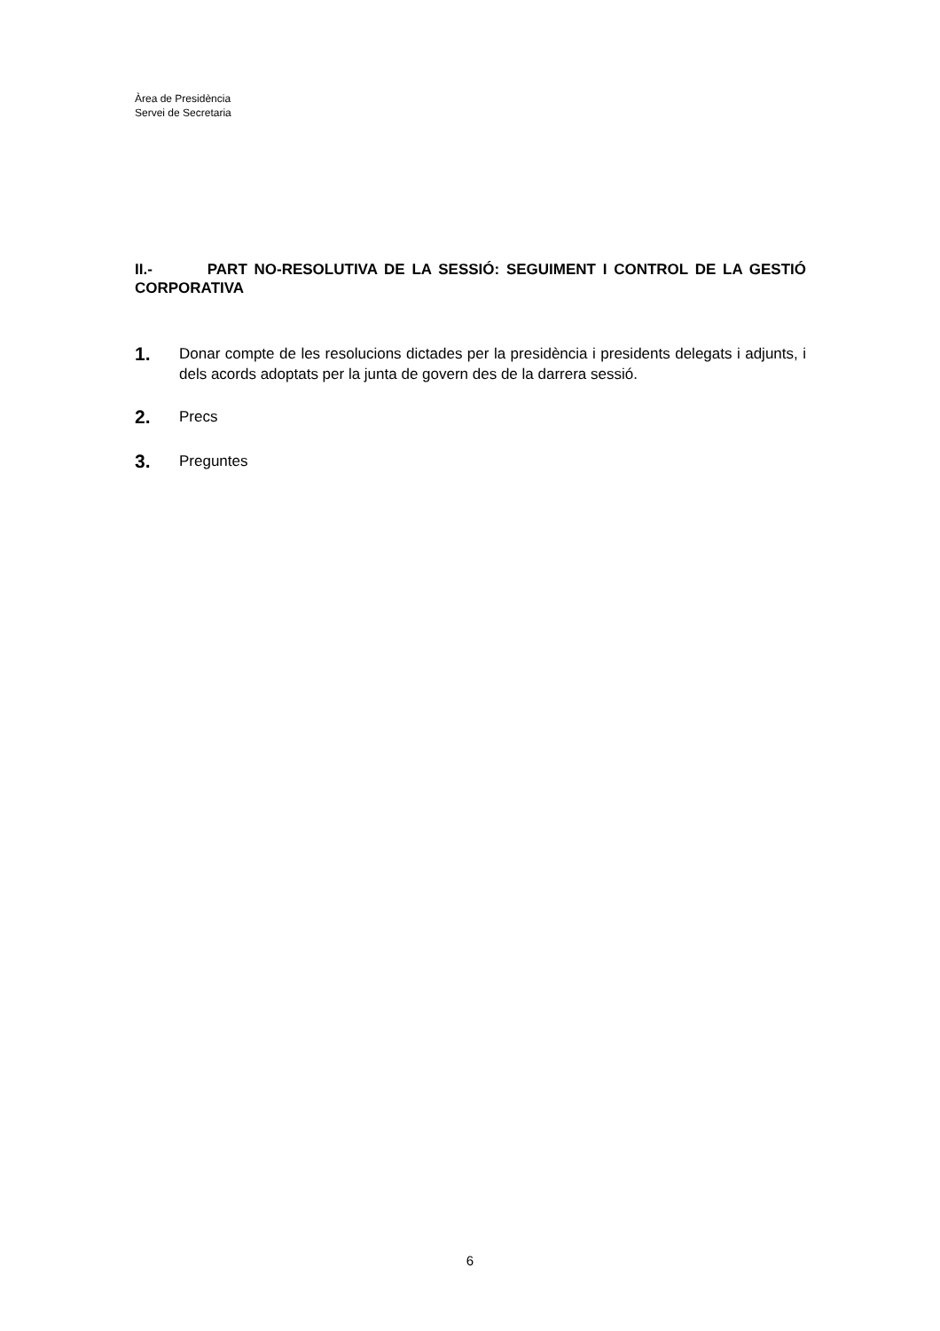Àrea de Presidència
Servei de Secretaria
II.- PART NO-RESOLUTIVA DE LA SESSIÓ: SEGUIMENT I CONTROL DE LA GESTIÓ CORPORATIVA
1.
Donar compte de les resolucions dictades per la presidència i presidents delegats i adjunts, i dels acords adoptats per la junta de govern des de la darrera sessió.
2.
Precs
3.
Preguntes
6